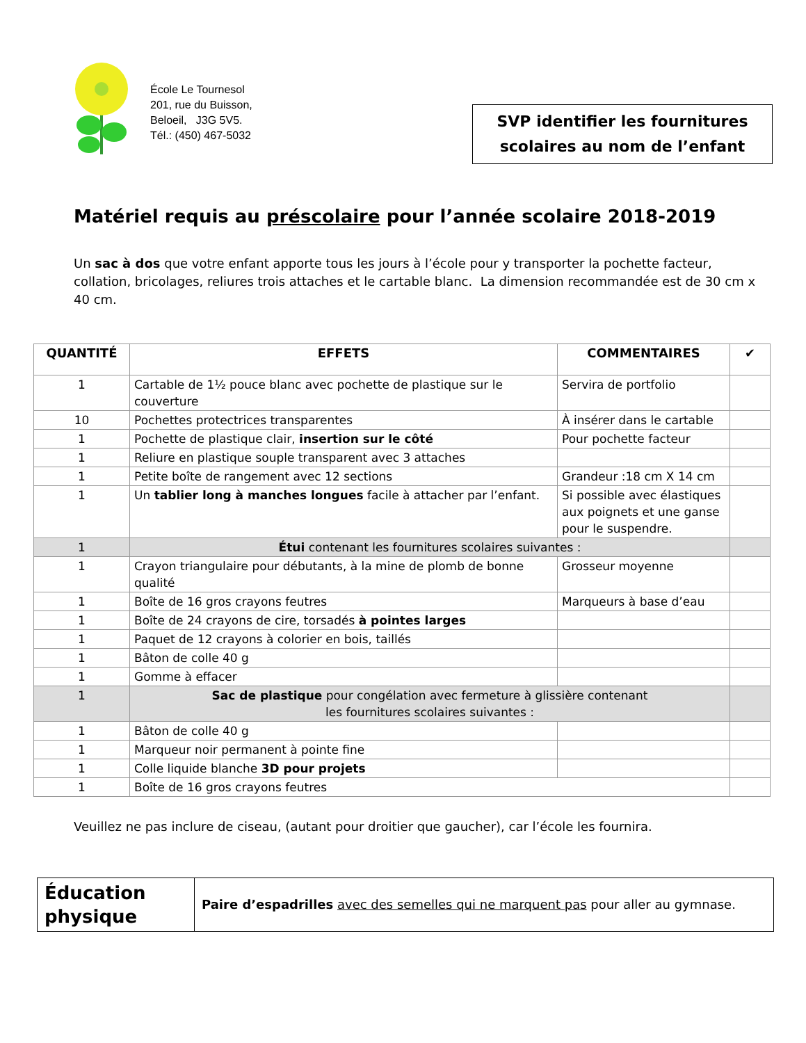École Le Tournesol
201, rue du Buisson,
Beloeil, J3G 5V5.
Tél.: (450) 467-5032
SVP identifier les fournitures
scolaires au nom de l’enfant
Matériel requis au préscolaire pour l’année scolaire 2018-2019
Un sac à dos que votre enfant apporte tous les jours à l’école pour y transporter la pochette facteur, collation, bricolages, reliures trois attaches et le cartable blanc. La dimension recommandée est de 30 cm x 40 cm.
| QUANTITÉ | EFFETS | COMMENTAIRES | ✔ |
| --- | --- | --- | --- |
| 1 | Cartable de 1½ pouce blanc avec pochette de plastique sur le couverture | Servira de portfolio | |
| 10 | Pochettes protectrices transparentes | À insérer dans le cartable | |
| 1 | Pochette de plastique clair, insertion sur le côté | Pour pochette facteur | |
| 1 | Reliure en plastique souple transparent avec 3 attaches | | |
| 1 | Petite boîte de rangement avec 12 sections | Grandeur :18 cm X 14 cm | |
| 1 | Un tablier long à manches longues facile à attacher par l’enfant. | Si possible avec élastiques aux poignets et une ganse pour le suspendre. | |
| 1 | Étui contenant les fournitures scolaires suivantes : | | |
| 1 | Crayon triangulaire pour débutants, à la mine de plomb de bonne qualité | Grosseur moyenne | |
| 1 | Boîte de 16 gros crayons feutres | Marqueurs à base d’eau | |
| 1 | Boîte de 24 crayons de cire, torsadés à pointes larges | | |
| 1 | Paquet de 12 crayons à colorier en bois, taillés | | |
| 1 | Bâton de colle 40 g | | |
| 1 | Gomme à effacer | | |
| 1 | Sac de plastique pour congélation avec fermeture à glissière contenant les fournitures scolaires suivantes : | | |
| 1 | Bâton de colle 40 g | | |
| 1 | Marqueur noir permanent à pointe fine | | |
| 1 | Colle liquide blanche 3D pour projets | | |
| 1 | Boîte de 16 gros crayons feutres | | |
Veuillez ne pas inclure de ciseau, (autant pour droitier que gaucher), car l’école les fournira.
| Éducation physique | Paire d’espadrilles avec des semelles qui ne marquent pas pour aller au gymnase. |